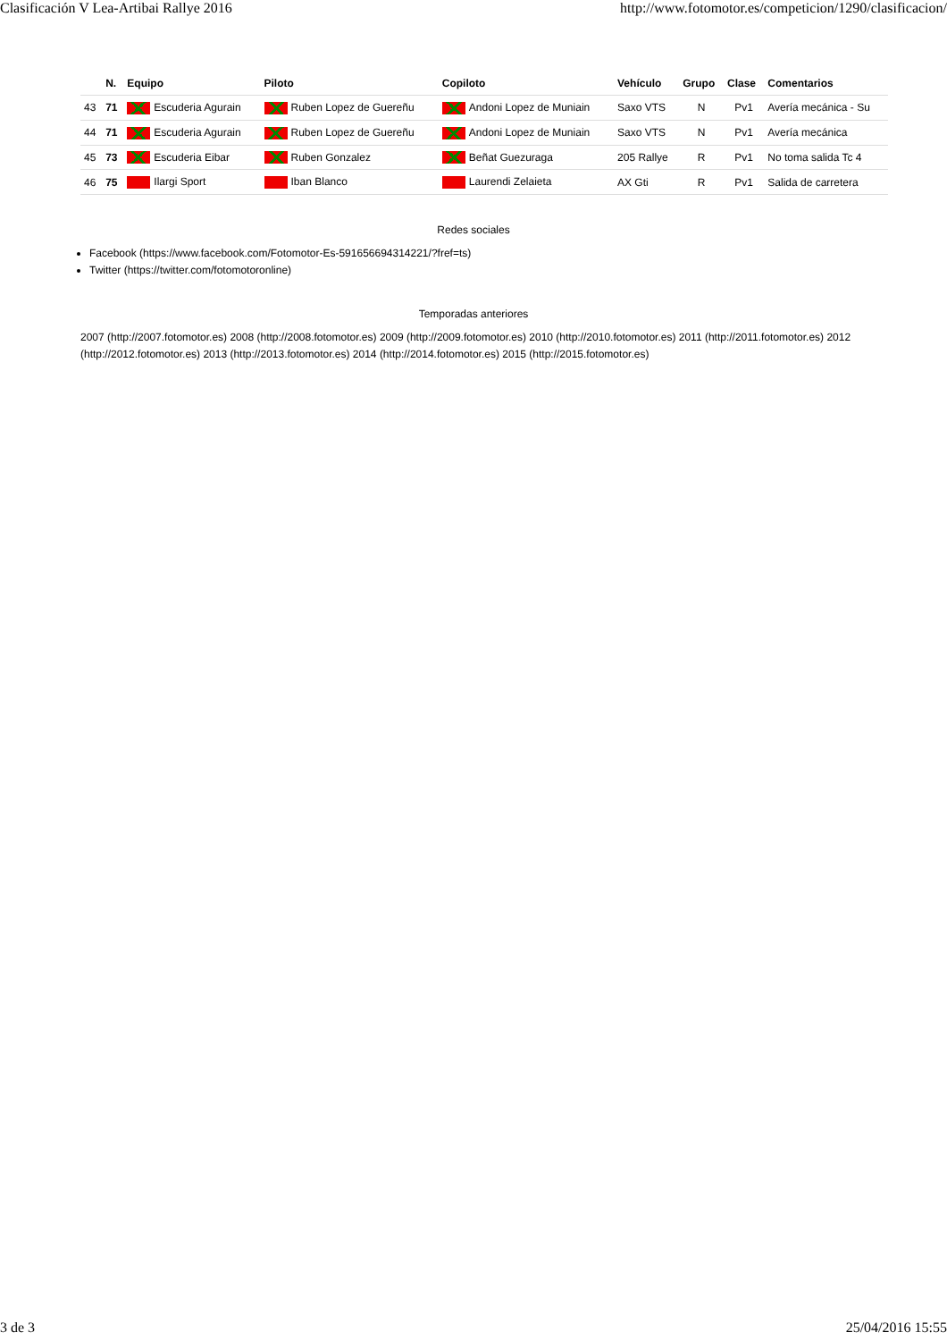Clasificación V Lea-Artibai Rallye 2016 http://www.fotomotor.es/competicion/1290/clasificacion/
| | N. | Equipo | Piloto | Copiloto | Vehículo | Grupo | Clase | Comentarios |
| --- | --- | --- | --- | --- | --- | --- | --- | --- |
| 43 | 71 | Escuderia Agurain | Ruben Lopez de Guereñu | Andoni Lopez de Muniain | Saxo VTS | N | Pv1 | Avería mecánica - Su |
| 44 | 71 | Escuderia Agurain | Ruben Lopez de Guereñu | Andoni Lopez de Muniain | Saxo VTS | N | Pv1 | Avería mecánica |
| 45 | 73 | Escuderia Eibar | Ruben Gonzalez | Beñat Guezuraga | 205 Rallye | R | Pv1 | No toma salida Tc 4 |
| 46 | 75 | Ilargi Sport | Iban Blanco | Laurendi Zelaieta | AX Gti | R | Pv1 | Salida de carretera |
Redes sociales
Facebook (https://www.facebook.com/Fotomotor-Es-591656694314221/?fref=ts)
Twitter (https://twitter.com/fotomotoronline)
Temporadas anteriores
2007 (http://2007.fotomotor.es) 2008 (http://2008.fotomotor.es) 2009 (http://2009.fotomotor.es) 2010 (http://2010.fotomotor.es) 2011 (http://2011.fotomotor.es) 2012 (http://2012.fotomotor.es) 2013 (http://2013.fotomotor.es) 2014 (http://2014.fotomotor.es) 2015 (http://2015.fotomotor.es)
3 de 3 25/04/2016 15:55